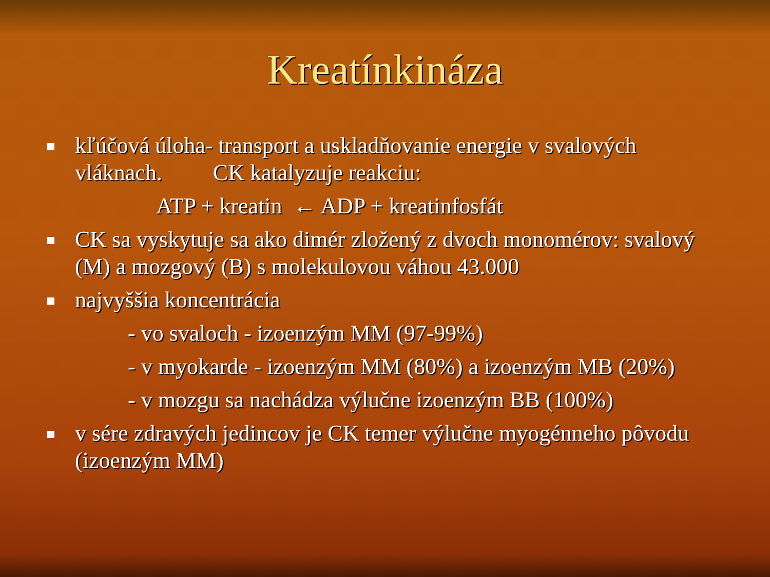Kreatínkináza
kľúčová úloha- transport a uskladňovanie energie v svalových vláknach. CK katalyzuje reakciu:
ATP + kreatin ← ADP + kreatinfosfát
CK sa vyskytuje sa ako dimér zložený z dvoch monomérov: svalový (M) a mozgový (B) s molekulovou váhou 43.000
najvyššia koncentrácia
- vo svaloch - izoenzým MM (97-99%)
- v myokarde - izoenzým MM (80%) a izoenzým MB (20%)
- v mozgu sa nachádza výlučne izoenzým BB (100%)
v sére zdravých jedincov je CK temer výlučne myogénneho pôvodu (izoenzým MM)